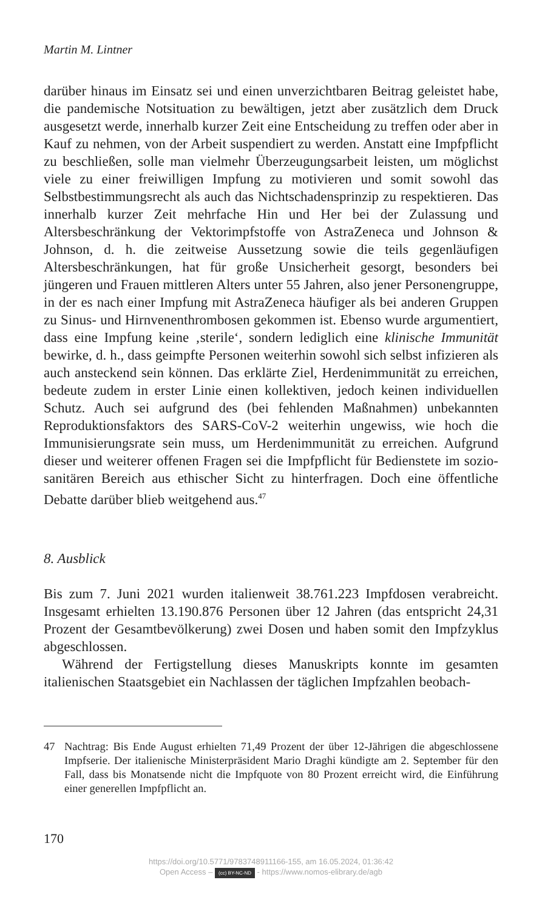Martin M. Lintner
darüber hinaus im Einsatz sei und einen unverzichtbaren Beitrag geleistet habe, die pandemische Notsituation zu bewältigen, jetzt aber zusätzlich dem Druck ausgesetzt werde, innerhalb kurzer Zeit eine Entscheidung zu treffen oder aber in Kauf zu nehmen, von der Arbeit suspendiert zu werden. Anstatt eine Impfpflicht zu beschließen, solle man vielmehr Überzeugungsarbeit leisten, um möglichst viele zu einer freiwilligen Impfung zu motivieren und somit sowohl das Selbstbestimmungsrecht als auch das Nichtschadensprinzip zu respektieren. Das innerhalb kurzer Zeit mehrfache Hin und Her bei der Zulassung und Altersbeschränkung der Vektorimpfstoffe von AstraZeneca und Johnson & Johnson, d. h. die zeitweise Aussetzung sowie die teils gegenläufigen Altersbeschränkungen, hat für große Unsicherheit gesorgt, besonders bei jüngeren und Frauen mittleren Alters unter 55 Jahren, also jener Personengruppe, in der es nach einer Impfung mit AstraZeneca häufiger als bei anderen Gruppen zu Sinus- und Hirnvenenthrombosen gekommen ist. Ebenso wurde argumentiert, dass eine Impfung keine ‚sterile‘, sondern lediglich eine klinische Immunität bewirke, d. h., dass geimpfte Personen weiterhin sowohl sich selbst infizieren als auch ansteckend sein können. Das erklärte Ziel, Herdenimmunität zu erreichen, bedeute zudem in erster Linie einen kollektiven, jedoch keinen individuellen Schutz. Auch sei aufgrund des (bei fehlenden Maßnahmen) unbekannten Reproduktionsfaktors des SARS-CoV-2 weiterhin ungewiss, wie hoch die Immunisierungsrate sein muss, um Herdenimmunität zu erreichen. Aufgrund dieser und weiterer offenen Fragen sei die Impfpflicht für Bedienstete im sozio-sanitären Bereich aus ethischer Sicht zu hinterfragen. Doch eine öffentliche Debatte darüber blieb weitgehend aus.<sup>47</sup>
8. Ausblick
Bis zum 7. Juni 2021 wurden italienweit 38.761.223 Impfdosen verabreicht. Insgesamt erhielten 13.190.876 Personen über 12 Jahren (das entspricht 24,31 Prozent der Gesamtbevölkerung) zwei Dosen und haben somit den Impfzyklus abgeschlossen.
Während der Fertigstellung dieses Manuskripts konnte im gesamten italienischen Staatsgebiet ein Nachlassen der täglichen Impfzahlen beobach-
47 Nachtrag: Bis Ende August erhielten 71,49 Prozent der über 12-Jährigen die abgeschlossene Impfserie. Der italienische Ministerpräsident Mario Draghi kündigte am 2. September für den Fall, dass bis Monatsende nicht die Impfquote von 80 Prozent erreicht wird, die Einführung einer generellen Impfpflicht an.
170
https://doi.org/10.5771/9783748911166-155, am 16.05.2024, 01:36:42
Open Access – (cc) BY-NC-ND - https://www.nomos-elibrary.de/agb